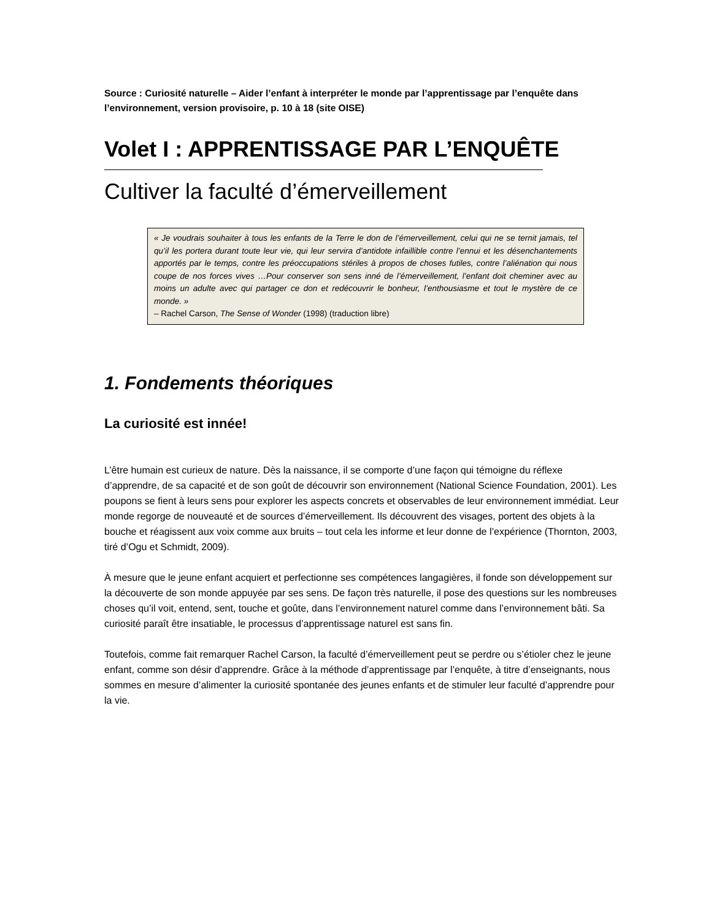Source : Curiosité naturelle – Aider l’enfant à interpréter le monde par l’apprentissage par l’enquête dans l’environnement, version provisoire, p. 10 à 18 (site OISE)
Volet I : APPRENTISSAGE PAR L’ENQUÊTE
Cultiver la faculté d’émerveillement
« Je voudrais souhaiter à tous les enfants de la Terre le don de l’émerveillement, celui qui ne se ternit jamais, tel qu’il les portera durant toute leur vie, qui leur servira d’antidote infaillible contre l’ennui et les désenchantements apportés par le temps, contre les préoccupations stériles à propos de choses futiles, contre l’aliénation qui nous coupe de nos forces vives …Pour conserver son sens inné de l’émerveillement, l’enfant doit cheminer avec au moins un adulte avec qui partager ce don et redécouvrir le bonheur, l’enthousiasme et tout le mystère de ce monde. »
– Rachel Carson, The Sense of Wonder (1998) (traduction libre)
1. Fondements théoriques
La curiosité est innée!
L’être humain est curieux de nature. Dès la naissance, il se comporte d’une façon qui témoigne du réflexe d’apprendre, de sa capacité et de son goût de découvrir son environnement (National Science Foundation, 2001). Les poupons se fient à leurs sens pour explorer les aspects concrets et observables de leur environnement immédiat. Leur monde regorge de nouveauté et de sources d’émerveillement. Ils découvrent des visages, portent des objets à la bouche et réagissent aux voix comme aux bruits – tout cela les informe et leur donne de l’expérience (Thornton, 2003, tiré d’Ogu et Schmidt, 2009).
À mesure que le jeune enfant acquiert et perfectionne ses compétences langagières, il fonde son développement sur la découverte de son monde appuyée par ses sens. De façon très naturelle, il pose des questions sur les nombreuses choses qu’il voit, entend, sent, touche et goûte, dans l’environnement naturel comme dans l’environnement bâti. Sa curiosité paraît être insatiable, le processus d’apprentissage naturel est sans fin.
Toutefois, comme fait remarquer Rachel Carson, la faculté d’émerveillement peut se perdre ou s’étioler chez le jeune enfant, comme son désir d’apprendre. Grâce à la méthode d’apprentissage par l’enquête, à titre d’enseignants, nous sommes en mesure d’alimenter la curiosité spontanée des jeunes enfants et de stimuler leur faculté d’apprendre pour la vie.